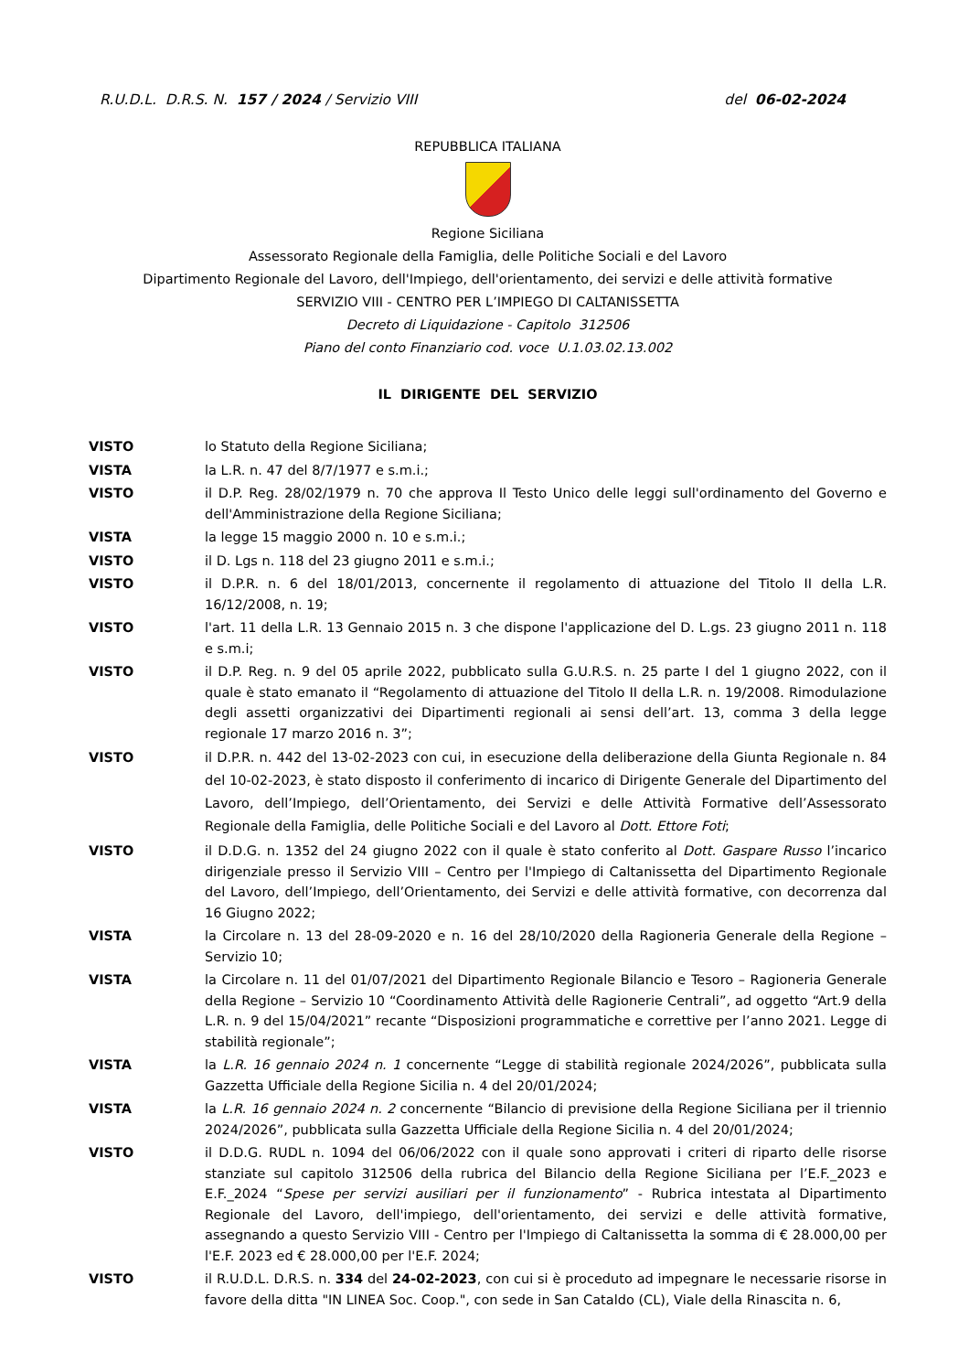R.U.D.L. D.R.S. N. 157 / 2024 / Servizio VIII del 06-02-2024
REPUBBLICA ITALIANA
Regione Siciliana
Assessorato Regionale della Famiglia, delle Politiche Sociali e del Lavoro
Dipartimento Regionale del Lavoro, dell'Impiego, dell'orientamento, dei servizi e delle attività formative
SERVIZIO VIII - CENTRO PER L’IMPIEGO DI CALTANISSETTA
Decreto di Liquidazione - Capitolo 312506
Piano del conto Finanziario cod. voce U.1.03.02.13.002
IL DIRIGENTE DEL SERVIZIO
VISTO lo Statuto della Regione Siciliana;
VISTA la L.R. n. 47 del 8/7/1977 e s.m.i.;
VISTO il D.P. Reg. 28/02/1979 n. 70 che approva Il Testo Unico delle leggi sull'ordinamento del Governo e dell'Amministrazione della Regione Siciliana;
VISTA la legge 15 maggio 2000 n. 10 e s.m.i.;
VISTO il D. Lgs n. 118 del 23 giugno 2011 e s.m.i.;
VISTO il D.P.R. n. 6 del 18/01/2013, concernente il regolamento di attuazione del Titolo II della L.R. 16/12/2008, n. 19;
VISTO l'art. 11 della L.R. 13 Gennaio 2015 n. 3 che dispone l'applicazione del D. L.gs. 23 giugno 2011 n. 118 e s.m.i;
VISTO il D.P. Reg. n. 9 del 05 aprile 2022, pubblicato sulla G.U.R.S. n. 25 parte I del 1 giugno 2022, con il quale è stato emanato il “Regolamento di attuazione del Titolo II della L.R. n. 19/2008. Rimodulazione degli assetti organizzativi dei Dipartimenti regionali ai sensi dell’art. 13, comma 3 della legge regionale 17 marzo 2016 n. 3”;
VISTO il D.P.R. n. 442 del 13-02-2023 con cui, in esecuzione della deliberazione della Giunta Regionale n. 84 del 10-02-2023, è stato disposto il conferimento di incarico di Dirigente Generale del Dipartimento del Lavoro, dell’Impiego, dell’Orientamento, dei Servizi e delle Attività Formative dell’Assessorato Regionale della Famiglia, delle Politiche Sociali e del Lavoro al Dott. Ettore Foti;
VISTO il D.D.G. n. 1352 del 24 giugno 2022 con il quale è stato conferito al Dott. Gaspare Russo l’incarico dirigenziale presso il Servizio VIII – Centro per l'Impiego di Caltanissetta del Dipartimento Regionale del Lavoro, dell’Impiego, dell’Orientamento, dei Servizi e delle attività formative, con decorrenza dal 16 Giugno 2022;
VISTA la Circolare n. 13 del 28-09-2020 e n. 16 del 28/10/2020 della Ragioneria Generale della Regione – Servizio 10;
VISTA la Circolare n. 11 del 01/07/2021 del Dipartimento Regionale Bilancio e Tesoro – Ragioneria Generale della Regione – Servizio 10 “Coordinamento Attività delle Ragionerie Centrali”, ad oggetto “Art.9 della L.R. n. 9 del 15/04/2021” recante “Disposizioni programmatiche e correttive per l’anno 2021. Legge di stabilità regionale”;
VISTA la L.R. 16 gennaio 2024 n. 1 concernente “Legge di stabilità regionale 2024/2026”, pubblicata sulla Gazzetta Ufficiale della Regione Sicilia n. 4 del 20/01/2024;
VISTA la L.R. 16 gennaio 2024 n. 2 concernente “Bilancio di previsione della Regione Siciliana per il triennio 2024/2026”, pubblicata sulla Gazzetta Ufficiale della Regione Sicilia n. 4 del 20/01/2024;
VISTO il D.D.G. RUDL n. 1094 del 06/06/2022 con il quale sono approvati i criteri di riparto delle risorse stanziate sul capitolo 312506 della rubrica del Bilancio della Regione Siciliana per l’E.F._2023 e E.F._2024 “Spese per servizi ausiliari per il funzionamento” - Rubrica intestata al Dipartimento Regionale del Lavoro, dell'impiego, dell'orientamento, dei servizi e delle attività formative, assegnando a questo Servizio VIII - Centro per l'Impiego di Caltanissetta la somma di € 28.000,00 per l'E.F. 2023 ed € 28.000,00 per l'E.F. 2024;
VISTO il R.U.D.L. D.R.S. n. 334 del 24-02-2023, con cui si è proceduto ad impegnare le necessarie risorse in favore della ditta "IN LINEA Soc. Coop.", con sede in San Cataldo (CL), Viale della Rinascita n. 6,